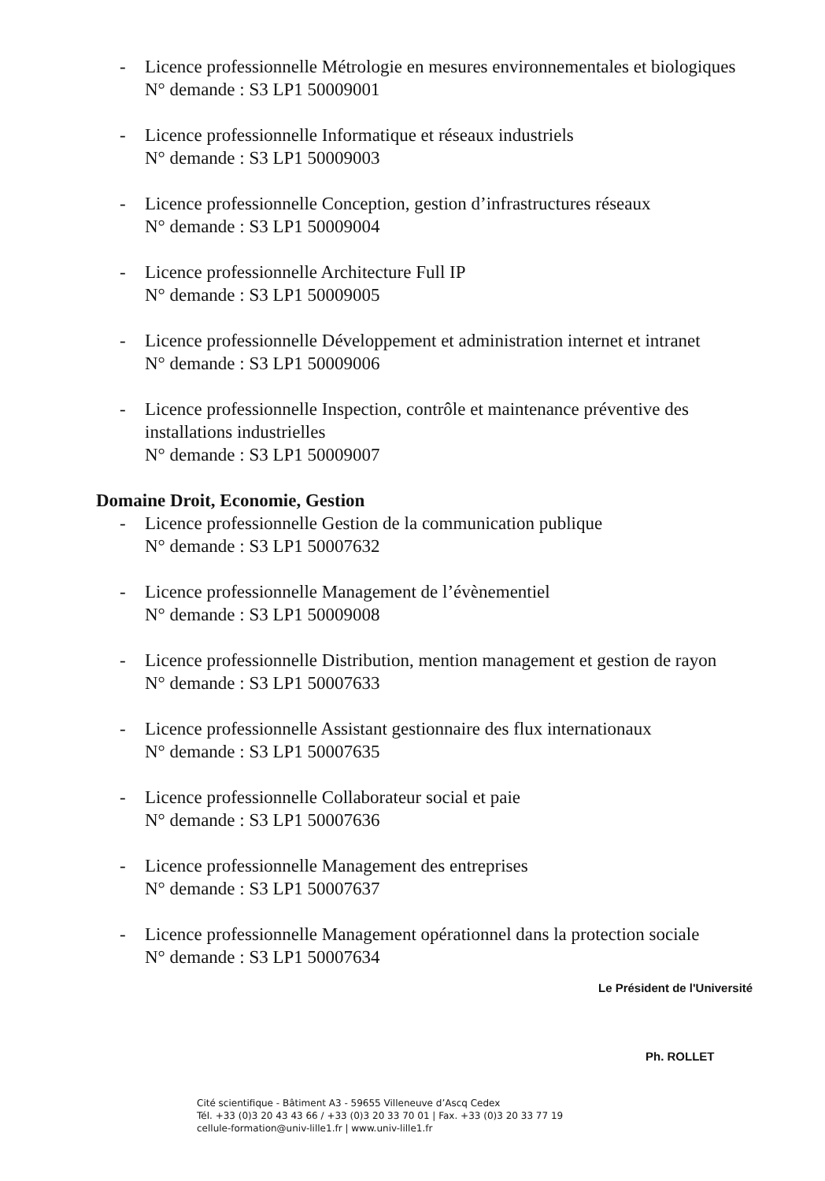- Licence professionnelle Métrologie en mesures environnementales et biologiques
N° demande : S3 LP1 50009001
- Licence professionnelle Informatique et réseaux industriels
N° demande : S3 LP1 50009003
- Licence professionnelle Conception, gestion d’infrastructures réseaux
N° demande : S3 LP1 50009004
- Licence professionnelle Architecture Full IP
N° demande : S3 LP1 50009005
- Licence professionnelle Développement et administration internet et intranet
N° demande : S3 LP1 50009006
- Licence professionnelle Inspection, contrôle et maintenance préventive des installations industrielles
N° demande : S3 LP1 50009007
Domaine Droit, Economie, Gestion
- Licence professionnelle Gestion de la communication publique
N° demande : S3 LP1 50007632
- Licence professionnelle Management de l’évènementiel
N° demande : S3 LP1 50009008
- Licence professionnelle Distribution, mention management et gestion de rayon
N° demande : S3 LP1 50007633
- Licence professionnelle Assistant gestionnaire des flux internationaux
N° demande : S3 LP1 50007635
- Licence professionnelle Collaborateur social et paie
N° demande : S3 LP1 50007636
- Licence professionnelle Management des entreprises
N° demande : S3 LP1 50007637
- Licence professionnelle Management opérationnel dans la protection sociale
N° demande : S3 LP1 50007634
Le Président de l'Université
Ph. ROLLET
Cité scientifique - Bâtiment A3 - 59655 Villeneuve d’Ascq Cedex
Tél. +33 (0)3 20 43 43 66 / +33 (0)3 20 33 70 01 | Fax. +33 (0)3 20 33 77 19
cellule-formation@univ-lille1.fr | www.univ-lille1.fr